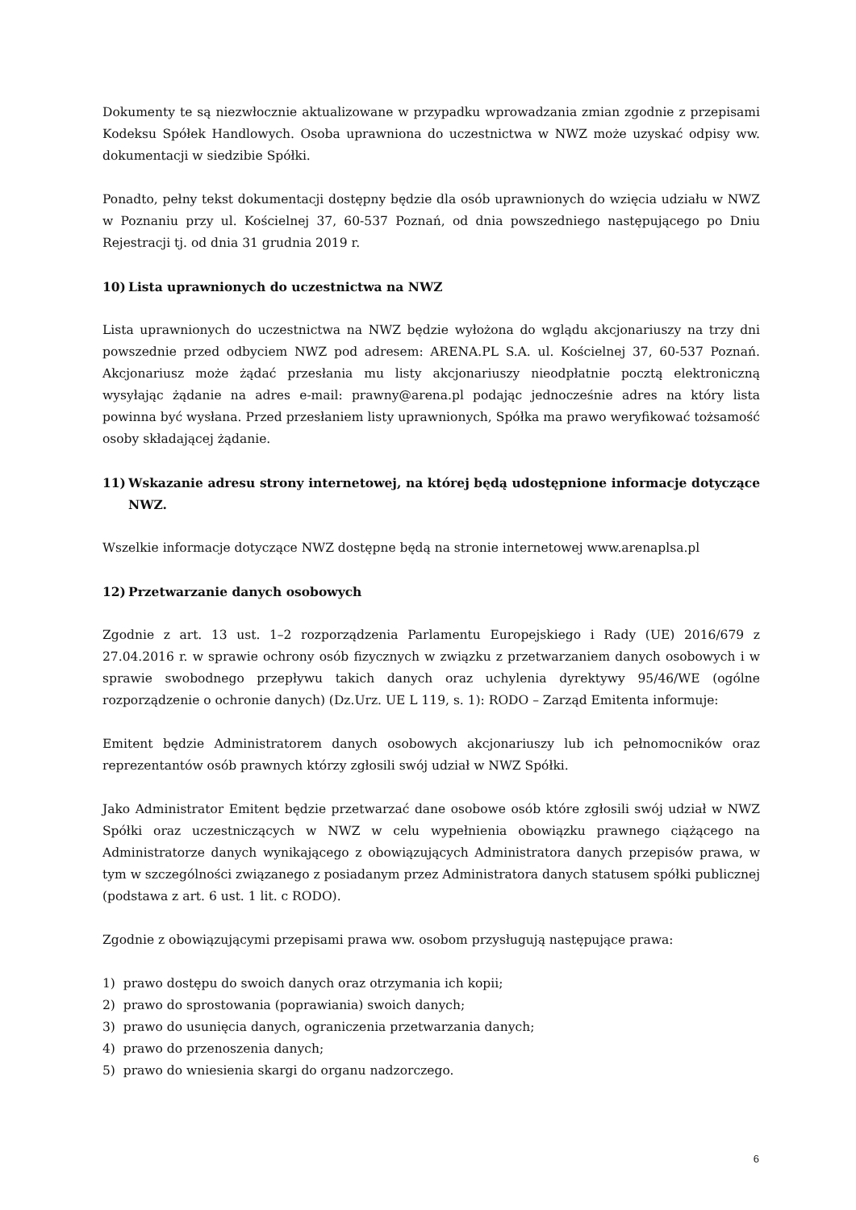Dokumenty te są niezwłocznie aktualizowane w przypadku wprowadzania zmian zgodnie z przepisami Kodeksu Spółek Handlowych. Osoba uprawniona do uczestnictwa w NWZ może uzyskać odpisy ww. dokumentacji w siedzibie Spółki.
Ponadto, pełny tekst dokumentacji dostępny będzie dla osób uprawnionych do wzięcia udziału w NWZ w Poznaniu przy ul. Kościelnej 37, 60-537 Poznań, od dnia powszedniego następującego po Dniu Rejestracji tj. od dnia 31 grudnia 2019 r.
10) Lista uprawnionych do uczestnictwa na NWZ
Lista uprawnionych do uczestnictwa na NWZ będzie wyłożona do wglądu akcjonariuszy na trzy dni powszednie przed odbyciem NWZ pod adresem: ARENA.PL S.A. ul. Kościelnej 37, 60-537 Poznań. Akcjonariusz może żądać przesłania mu listy akcjonariuszy nieodpłatnie pocztą elektroniczną wysyłając żądanie na adres e-mail: prawny@arena.pl podając jednocześnie adres na który lista powinna być wysłana. Przed przesłaniem listy uprawnionych, Spółka ma prawo weryfikować tożsamość osoby składającej żądanie.
11) Wskazanie adresu strony internetowej, na której będą udostępnione informacje dotyczące NWZ.
Wszelkie informacje dotyczące NWZ dostępne będą na stronie internetowej www.arenaplsa.pl
12) Przetwarzanie danych osobowych
Zgodnie z art. 13 ust. 1–2 rozporządzenia Parlamentu Europejskiego i Rady (UE) 2016/679 z 27.04.2016 r. w sprawie ochrony osób fizycznych w związku z przetwarzaniem danych osobowych i w sprawie swobodnego przepływu takich danych oraz uchylenia dyrektywy 95/46/WE (ogólne rozporządzenie o ochronie danych) (Dz.Urz. UE L 119, s. 1): RODO – Zarząd Emitenta informuje:
Emitent będzie Administratorem danych osobowych akcjonariuszy lub ich pełnomocników oraz reprezentantów osób prawnych którzy zgłosili swój udział w NWZ Spółki.
Jako Administrator Emitent będzie przetwarzać dane osobowe osób które zgłosili swój udział w NWZ Spółki oraz uczestniczących w NWZ w celu wypełnienia obowiązku prawnego ciążącego na Administratorze danych wynikającego z obowiązujących Administratora danych przepisów prawa, w tym w szczególności związanego z posiadanym przez Administratora danych statusem spółki publicznej (podstawa z art. 6 ust. 1 lit. c RODO).
Zgodnie z obowiązującymi przepisami prawa ww. osobom przysługują następujące prawa:
1) prawo dostępu do swoich danych oraz otrzymania ich kopii;
2) prawo do sprostowania (poprawiania) swoich danych;
3) prawo do usunięcia danych, ograniczenia przetwarzania danych;
4) prawo do przenoszenia danych;
5) prawo do wniesienia skargi do organu nadzorczego.
6